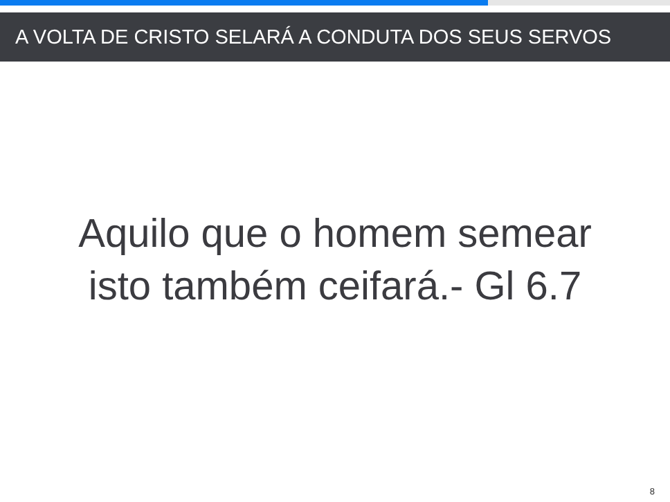A VOLTA DE CRISTO SELARÁ A CONDUTA DOS SEUS SERVOS
Aquilo que o homem semear
isto também ceifará.- Gl 6.7
8